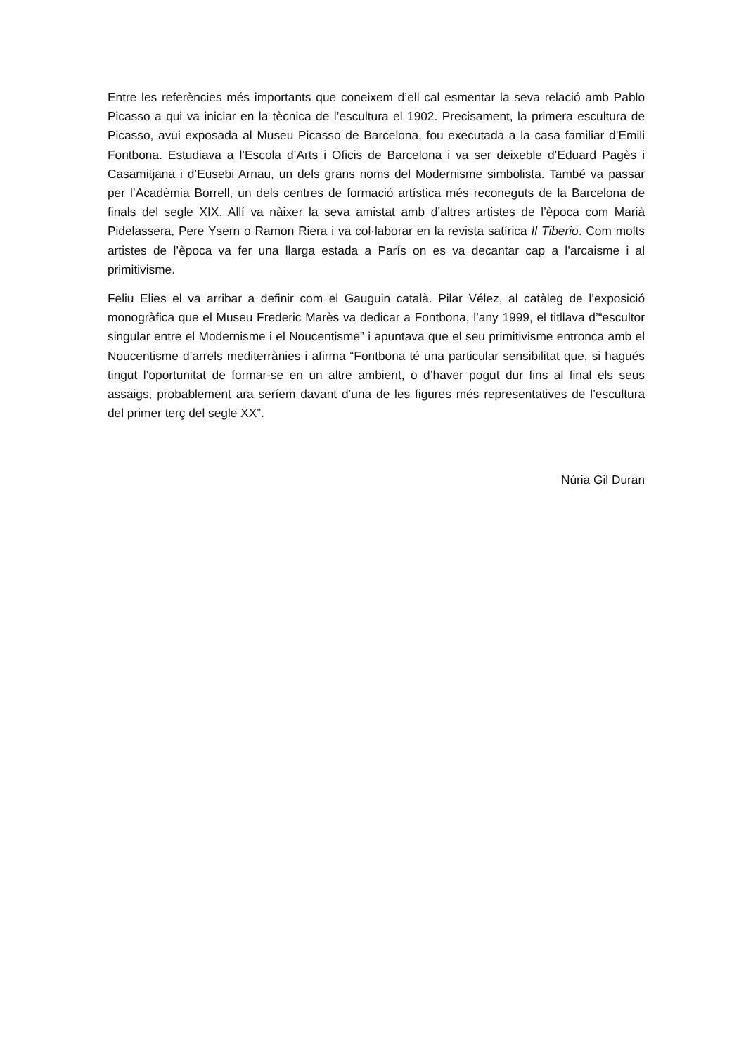Entre les referències més importants que coneixem d’ell cal esmentar la seva relació amb Pablo Picasso a qui va iniciar en la tècnica de l’escultura el 1902. Precisament, la primera escultura de Picasso, avui exposada al Museu Picasso de Barcelona, fou executada a la casa familiar d’Emili Fontbona. Estudiava a l’Escola d’Arts i Oficis de Barcelona i va ser deixeble d’Eduard Pagès i Casamitjana i d’Eusebi Arnau, un dels grans noms del Modernisme simbolista. També va passar per l’Acadèmia Borrell, un dels centres de formació artística més reconeguts de la Barcelona de finals del segle XIX. Allí va nàixer la seva amistat amb d’altres artistes de l’època com Marià Pidelassera, Pere Ysern o Ramon Riera i va col·laborar en la revista satírica Il Tiberio. Com molts artistes de l’època va fer una llarga estada a París on es va decantar cap a l’arcaisme i al primitivisme.
Feliu Elies el va arribar a definir com el Gauguin català. Pilar Vélez, al catàleg de l’exposició monogràfica que el Museu Frederic Marès va dedicar a Fontbona, l’any 1999, el titllava d’“escultor singular entre el Modernisme i el Noucentisme” i apuntava que el seu primitivisme entronca amb el Noucentisme d’arrels mediterrànies i afirma “Fontbona té una particular sensibilitat que, si hagués tingut l’oportunitat de formar-se en un altre ambient, o d’haver pogut dur fins al final els seus assaigs, probablement ara seríem davant d’una de les figures més representatives de l’escultura del primer terç del segle XX”.
Núria Gil Duran